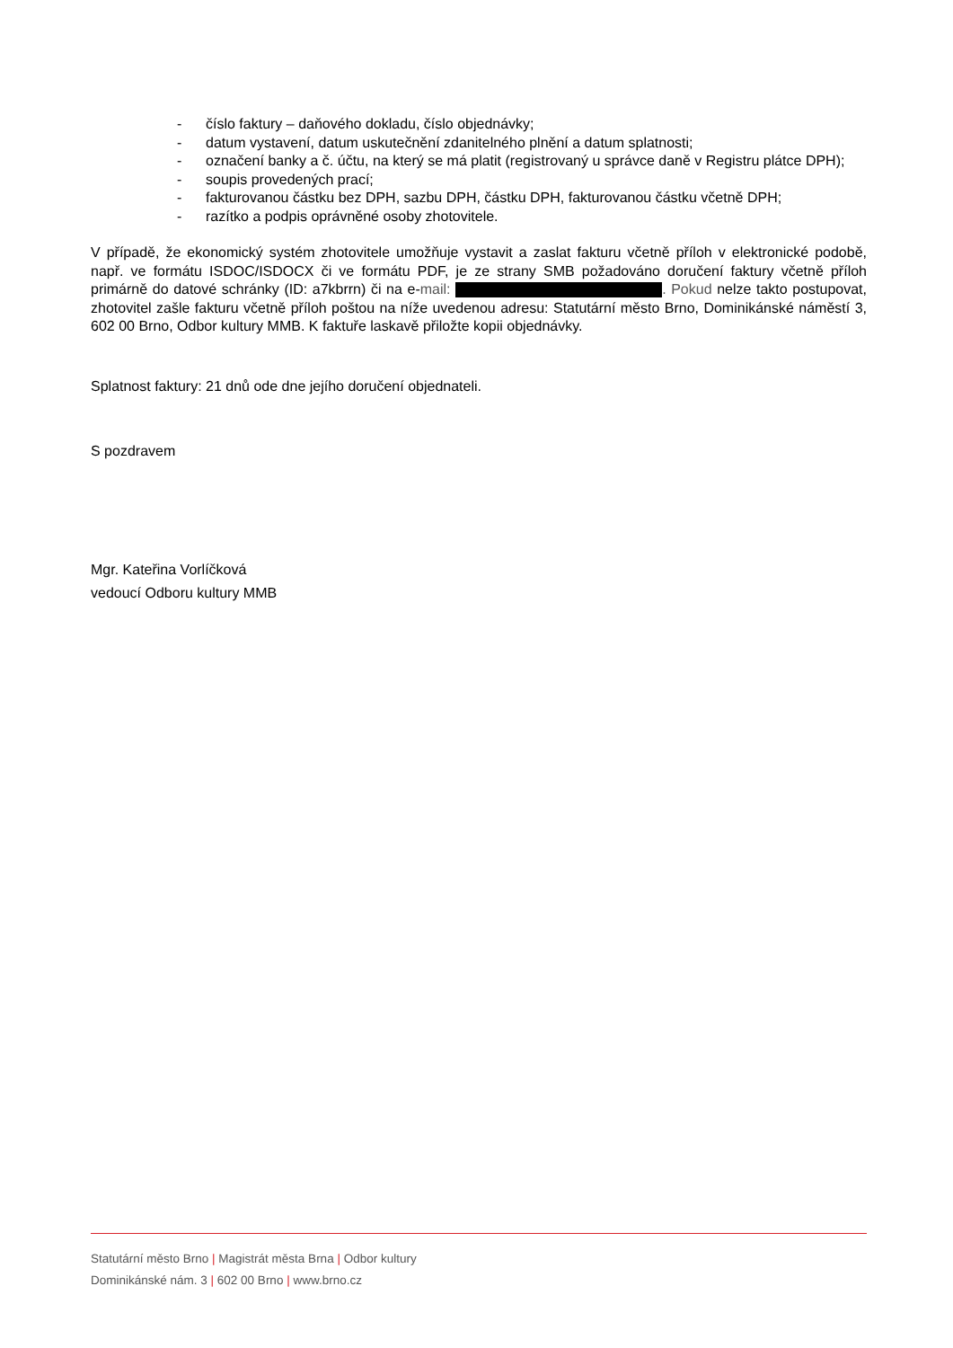- číslo faktury – daňového dokladu, číslo objednávky;
- datum vystavení, datum uskutečnění zdanitelného plnění a datum splatnosti;
- označení banky a č. účtu, na který se má platit (registrovaný u správce daně v Registru plátce DPH);
- soupis provedených prací;
- fakturovanou částku bez DPH, sazbu DPH, částku DPH, fakturovanou částku včetně DPH;
- razítko a podpis oprávněné osoby zhotovitele.
V případě, že ekonomický systém zhotovitele umožňuje vystavit a zaslat fakturu včetně příloh v elektronické podobě, např. ve formátu ISDOC/ISDOCX či ve formátu PDF, je ze strany SMB požadováno doručení faktury včetně příloh primárně do datové schránky (ID: a7kbrrn) či na e-mail: . Pokud nelze takto postupovat, zhotovitel zašle fakturu včetně příloh poštou na níže uvedenou adresu: Statutární město Brno, Dominikánské náměstí 3, 602 00 Brno, Odbor kultury MMB. K faktuře laskavě přiložte kopii objednávky.
Splatnost faktury: 21 dnů ode dne jejího doručení objednateli.
S pozdravem
Mgr. Kateřina Vorlíčková
vedoucí Odboru kultury MMB
Statutární město Brno | Magistrát města Brna | Odbor kultury
Dominikánské nám. 3 | 602 00 Brno | www.brno.cz